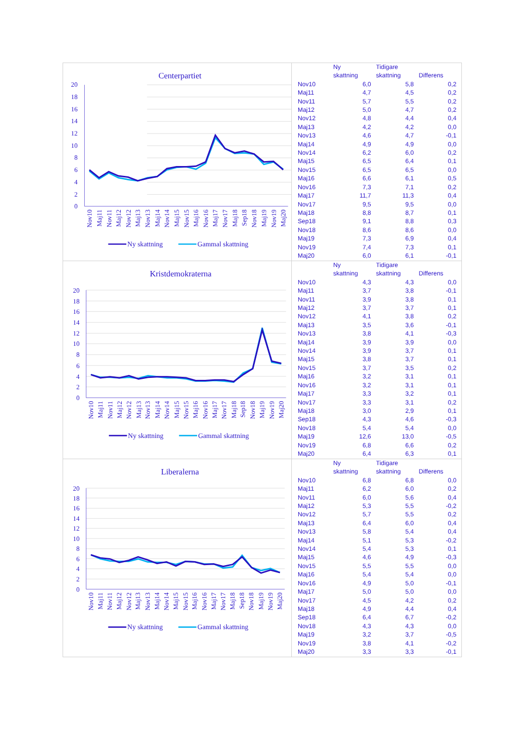Centerpartiet
0
2
4
6
8
10
12
14
16
18
20
Nov10
Maj11
Nov11
Maj12
Nov12
Maj13
Nov13
Maj14
Nov14
Maj15
Nov15
Maj16
Nov16
Maj17
Nov17
Maj18
Sep18
Nov18
Maj19
Nov19
Maj20
Ny skattning
Gammal skattning
| | Ny skattning | Tidigare skattning | Differens |
| --- | --- | --- | --- |
| Nov10 | 6,0 | 5,8 | 0,2 |
| Maj11 | 4,7 | 4,5 | 0,2 |
| Nov11 | 5,7 | 5,5 | 0,2 |
| Maj12 | 5,0 | 4,7 | 0,2 |
| Nov12 | 4,8 | 4,4 | 0,4 |
| Maj13 | 4,2 | 4,2 | 0,0 |
| Nov13 | 4,6 | 4,7 | -0,1 |
| Maj14 | 4,9 | 4,9 | 0,0 |
| Nov14 | 6,2 | 6,0 | 0,2 |
| Maj15 | 6,5 | 6,4 | 0,1 |
| Nov15 | 6,5 | 6,5 | 0,0 |
| Maj16 | 6,6 | 6,1 | 0,5 |
| Nov16 | 7,3 | 7,1 | 0,2 |
| Maj17 | 11,7 | 11,3 | 0,4 |
| Nov17 | 9,5 | 9,5 | 0,0 |
| Maj18 | 8,8 | 8,7 | 0,1 |
| Sep18 | 9,1 | 8,8 | 0,3 |
| Nov18 | 8,6 | 8,6 | 0,0 |
| Maj19 | 7,3 | 6,9 | 0,4 |
| Nov19 | 7,4 | 7,3 | 0,1 |
| Maj20 | 6,0 | 6,1 | -0,1 |
Kristdemokraterna
0
2
4
6
8
10
12
14
16
18
20
Nov10
Maj11
Nov11
Maj12
Nov12
Maj13
Nov13
Maj14
Nov14
Maj15
Nov15
Maj16
Nov16
Maj17
Nov17
Maj18
Sep18
Nov18
Maj19
Nov19
Maj20
Ny skattning
Gammal skattning
| | Ny skattning | Tidigare skattning | Differens |
| --- | --- | --- | --- |
| Nov10 | 4,3 | 4,3 | 0,0 |
| Maj11 | 3,7 | 3,8 | -0,1 |
| Nov11 | 3,9 | 3,8 | 0,1 |
| Maj12 | 3,7 | 3,7 | 0,1 |
| Nov12 | 4,1 | 3,8 | 0,2 |
| Maj13 | 3,5 | 3,6 | -0,1 |
| Nov13 | 3,8 | 4,1 | -0,3 |
| Maj14 | 3,9 | 3,9 | 0,0 |
| Nov14 | 3,9 | 3,7 | 0,1 |
| Maj15 | 3,8 | 3,7 | 0,1 |
| Nov15 | 3,7 | 3,5 | 0,2 |
| Maj16 | 3,2 | 3,1 | 0,1 |
| Nov16 | 3,2 | 3,1 | 0,1 |
| Maj17 | 3,3 | 3,2 | 0,1 |
| Nov17 | 3,3 | 3,1 | 0,2 |
| Maj18 | 3,0 | 2,9 | 0,1 |
| Sep18 | 4,3 | 4,6 | -0,3 |
| Nov18 | 5,4 | 5,4 | 0,0 |
| Maj19 | 12,6 | 13,0 | -0,5 |
| Nov19 | 6,8 | 6,6 | 0,2 |
| Maj20 | 6,4 | 6,3 | 0,1 |
Liberalerna
0
2
4
6
8
10
12
14
16
18
20
Nov10
Maj11
Nov11
Maj12
Nov12
Maj13
Nov13
Maj14
Nov14
Maj15
Nov15
Maj16
Nov16
Maj17
Nov17
Maj18
Sep18
Nov18
Maj19
Nov19
Maj20
Ny skattning
Gammal skattning
| | Ny skattning | Tidigare skattning | Differens |
| --- | --- | --- | --- |
| Nov10 | 6,8 | 6,8 | 0,0 |
| Maj11 | 6,2 | 6,0 | 0,2 |
| Nov11 | 6,0 | 5,6 | 0,4 |
| Maj12 | 5,3 | 5,5 | -0,2 |
| Nov12 | 5,7 | 5,5 | 0,2 |
| Maj13 | 6,4 | 6,0 | 0,4 |
| Nov13 | 5,8 | 5,4 | 0,4 |
| Maj14 | 5,1 | 5,3 | -0,2 |
| Nov14 | 5,4 | 5,3 | 0,1 |
| Maj15 | 4,6 | 4,9 | -0,3 |
| Nov15 | 5,5 | 5,5 | 0,0 |
| Maj16 | 5,4 | 5,4 | 0,0 |
| Nov16 | 4,9 | 5,0 | -0,1 |
| Maj17 | 5,0 | 5,0 | 0,0 |
| Nov17 | 4,5 | 4,2 | 0,2 |
| Maj18 | 4,9 | 4,4 | 0,4 |
| Sep18 | 6,4 | 6,7 | -0,2 |
| Nov18 | 4,3 | 4,3 | 0,0 |
| Maj19 | 3,2 | 3,7 | -0,5 |
| Nov19 | 3,8 | 4,1 | -0,2 |
| Maj20 | 3,3 | 3,3 | -0,1 |